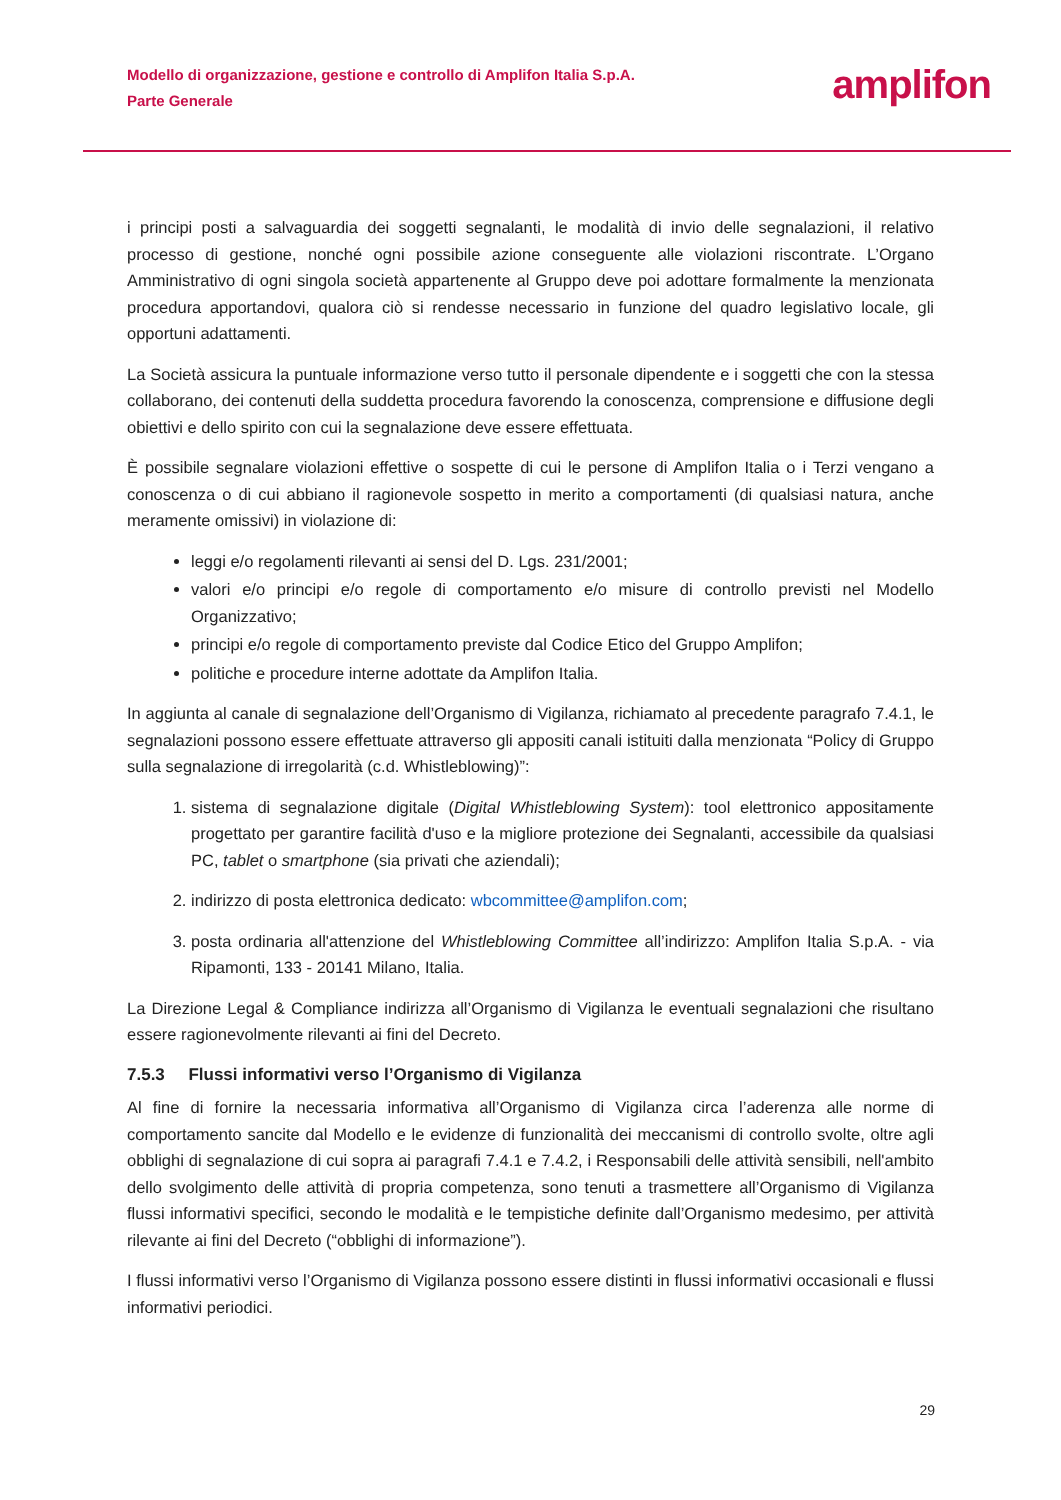Modello di organizzazione, gestione e controllo di Amplifon Italia S.p.A.
Parte Generale
amplifon
i principi posti a salvaguardia dei soggetti segnalanti, le modalità di invio delle segnalazioni, il relativo processo di gestione, nonché ogni possibile azione conseguente alle violazioni riscontrate. L’Organo Amministrativo di ogni singola società appartenente al Gruppo deve poi adottare formalmente la menzionata procedura apportandovi, qualora ciò si rendesse necessario in funzione del quadro legislativo locale, gli opportuni adattamenti.
La Società assicura la puntuale informazione verso tutto il personale dipendente e i soggetti che con la stessa collaborano, dei contenuti della suddetta procedura favorendo la conoscenza, comprensione e diffusione degli obiettivi e dello spirito con cui la segnalazione deve essere effettuata.
È possibile segnalare violazioni effettive o sospette di cui le persone di Amplifon Italia o i Terzi vengano a conoscenza o di cui abbiano il ragionevole sospetto in merito a comportamenti (di qualsiasi natura, anche meramente omissivi) in violazione di:
leggi e/o regolamenti rilevanti ai sensi del D. Lgs. 231/2001;
valori e/o principi e/o regole di comportamento e/o misure di controllo previsti nel Modello Organizzativo;
principi e/o regole di comportamento previste dal Codice Etico del Gruppo Amplifon;
politiche e procedure interne adottate da Amplifon Italia.
In aggiunta al canale di segnalazione dell’Organismo di Vigilanza, richiamato al precedente paragrafo 7.4.1, le segnalazioni possono essere effettuate attraverso gli appositi canali istituiti dalla menzionata “Policy di Gruppo sulla segnalazione di irregolarità (c.d. Whistleblowing)”:
1. sistema di segnalazione digitale (Digital Whistleblowing System): tool elettronico appositamente progettato per garantire facilità d'uso e la migliore protezione dei Segnalanti, accessibile da qualsiasi PC, tablet o smartphone (sia privati che aziendali);
2. indirizzo di posta elettronica dedicato: wbcommittee@amplifon.com;
3. posta ordinaria all'attenzione del Whistleblowing Committee all’indirizzo: Amplifon Italia S.p.A. - via Ripamonti, 133 - 20141 Milano, Italia.
La Direzione Legal & Compliance indirizza all’Organismo di Vigilanza le eventuali segnalazioni che risultano essere ragionevolmente rilevanti ai fini del Decreto.
7.5.3 Flussi informativi verso l’Organismo di Vigilanza
Al fine di fornire la necessaria informativa all’Organismo di Vigilanza circa l’aderenza alle norme di comportamento sancite dal Modello e le evidenze di funzionalità dei meccanismi di controllo svolte, oltre agli obblighi di segnalazione di cui sopra ai paragrafi 7.4.1 e 7.4.2, i Responsabili delle attività sensibili, nell'ambito dello svolgimento delle attività di propria competenza, sono tenuti a trasmettere all’Organismo di Vigilanza flussi informativi specifici, secondo le modalità e le tempistiche definite dall’Organismo medesimo, per attività rilevante ai fini del Decreto (“obblighi di informazione”).
I flussi informativi verso l’Organismo di Vigilanza possono essere distinti in flussi informativi occasionali e flussi informativi periodici.
29